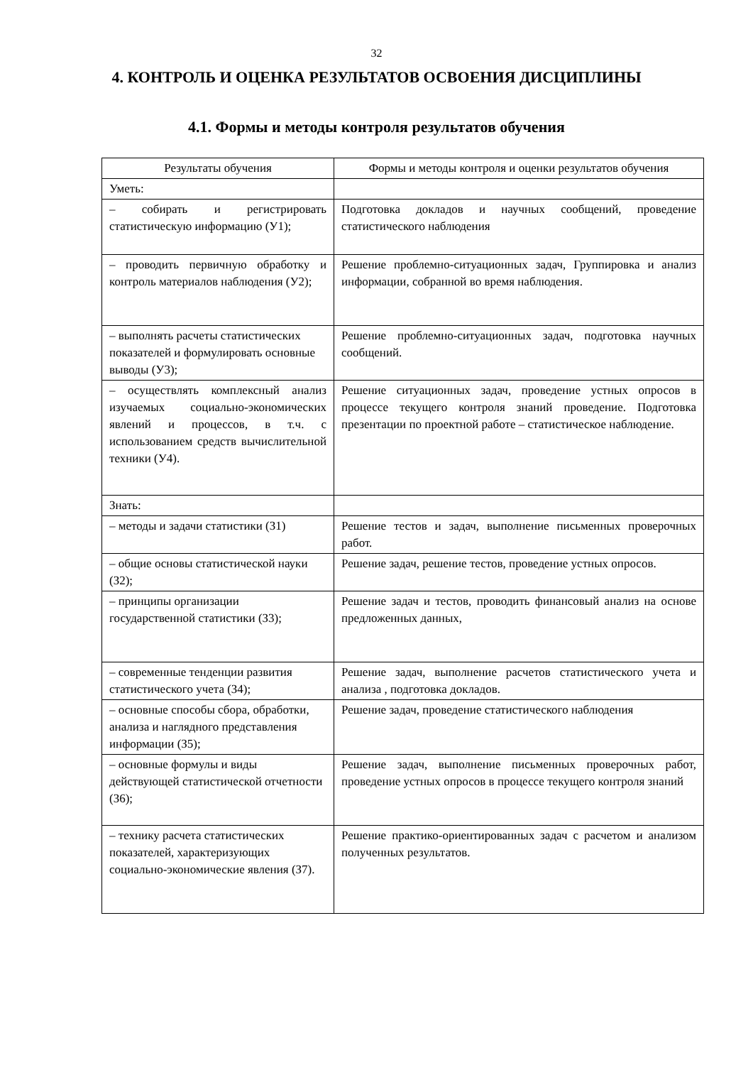32
4. КОНТРОЛЬ И ОЦЕНКА РЕЗУЛЬТАТОВ ОСВОЕНИЯ ДИСЦИПЛИНЫ
4.1. Формы и методы контроля результатов обучения
| Результаты обучения | Формы и методы контроля и оценки результатов обучения |
| Уметь: | |
| – собирать и регистрировать статистическую информацию (У1); | Подготовка докладов и научных сообщений, проведение статистического наблюдения |
| – проводить первичную обработку и контроль материалов наблюдения (У2); | Решение проблемно-ситуационных задач, Группировка и анализ информации, собранной во время наблюдения. |
| – выполнять расчеты статистических показателей и формулировать основные выводы (У3); | Решение проблемно-ситуационных задач, подготовка научных сообщений. |
| – осуществлять комплексный анализ изучаемых социально-экономических явлений и процессов, в т.ч. с использованием средств вычислительной техники (У4). | Решение ситуационных задач, проведение устных опросов в процессе текущего контроля знаний проведение. Подготовка презентации по проектной работе – статистическое наблюдение. |
| Знать: | |
| – методы и задачи статистики (З1) | Решение тестов и задач, выполнение письменных проверочных работ. |
| – общие основы статистической науки (З2); | Решение задач, решение тестов, проведение устных опросов. |
| – принципы организации государственной статистики (З3); | Решение задач и тестов, проводить финансовый анализ на основе предложенных данных, |
| – современные тенденции развития статистического учета (З4); | Решение задач, выполнение расчетов статистического учета и анализа , подготовка докладов. |
| – основные способы сбора, обработки, анализа и наглядного представления информации (З5); | Решение задач, проведение статистического наблюдения |
| – основные формулы и виды действующей статистической отчетности (З6); | Решение задач, выполнение письменных проверочных работ, проведение устных опросов в процессе текущего контроля знаний |
| – технику расчета статистических показателей, характеризующих социально-экономические явления (З7). | Решение практико-ориентированных задач с расчетом и анализом полученных результатов. |